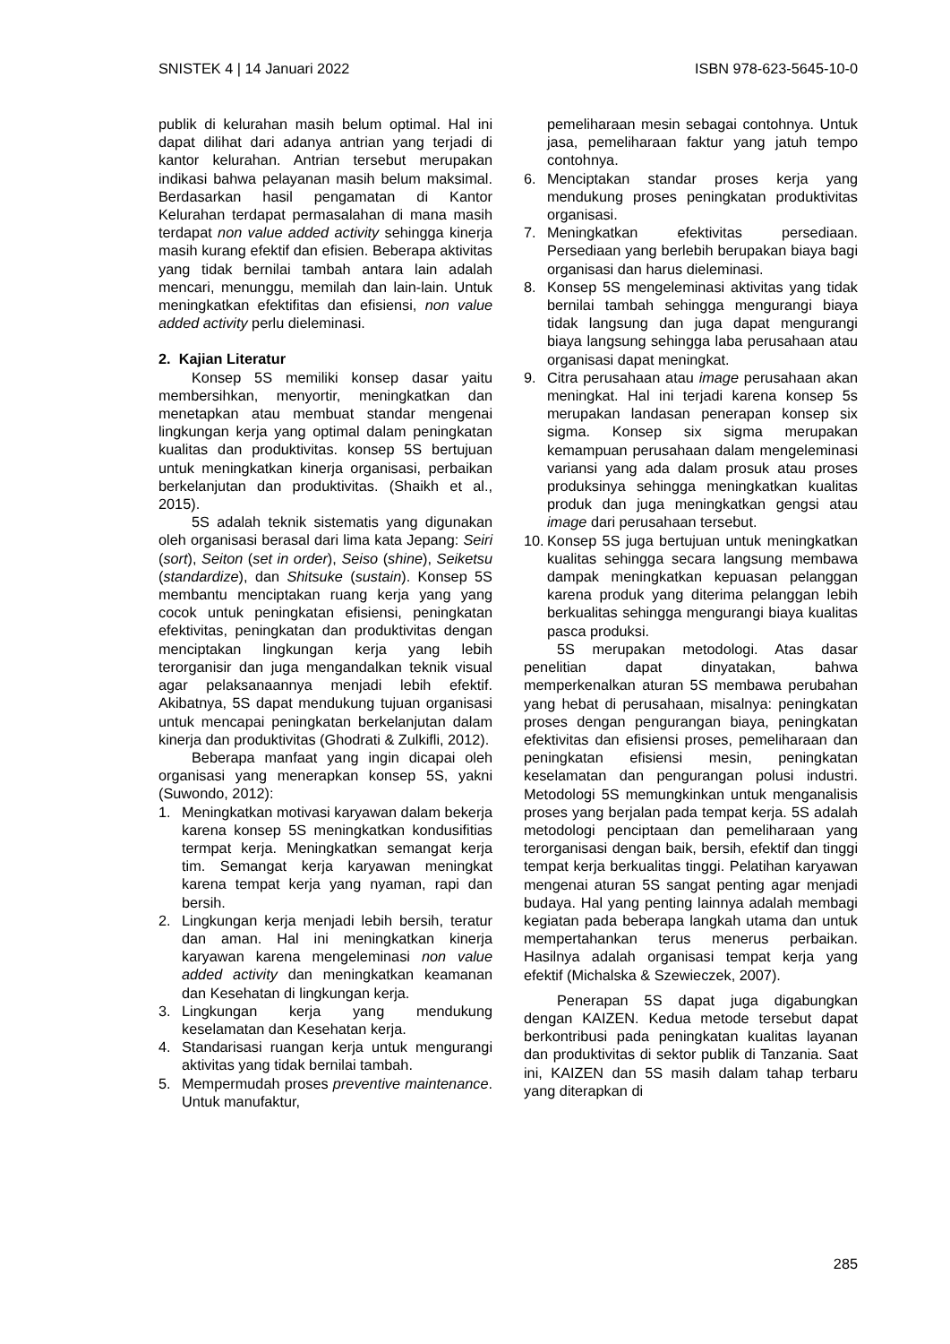SNISTEK 4 | 14 Januari 2022 ISBN 978-623-5645-10-0
publik di kelurahan masih belum optimal. Hal ini dapat dilihat dari adanya antrian yang terjadi di kantor kelurahan. Antrian tersebut merupakan indikasi bahwa pelayanan masih belum maksimal. Berdasarkan hasil pengamatan di Kantor Kelurahan terdapat permasalahan di mana masih terdapat non value added activity sehingga kinerja masih kurang efektif dan efisien. Beberapa aktivitas yang tidak bernilai tambah antara lain adalah mencari, menunggu, memilah dan lain-lain. Untuk meningkatkan efektifitas dan efisiensi, non value added activity perlu dieleminasi.
2. Kajian Literatur
Konsep 5S memiliki konsep dasar yaitu membersihkan, menyortir, meningkatkan dan menetapkan atau membuat standar mengenai lingkungan kerja yang optimal dalam peningkatan kualitas dan produktivitas. konsep 5S bertujuan untuk meningkatkan kinerja organisasi, perbaikan berkelanjutan dan produktivitas. (Shaikh et al., 2015).
5S adalah teknik sistematis yang digunakan oleh organisasi berasal dari lima kata Jepang: Seiri (sort), Seiton (set in order), Seiso (shine), Seiketsu (standardize), dan Shitsuke (sustain). Konsep 5S membantu menciptakan ruang kerja yang yang cocok untuk peningkatan efisiensi, peningkatan efektivitas, peningkatan dan produktivitas dengan menciptakan lingkungan kerja yang lebih terorganisir dan juga mengandalkan teknik visual agar pelaksanaannya menjadi lebih efektif. Akibatnya, 5S dapat mendukung tujuan organisasi untuk mencapai peningkatan berkelanjutan dalam kinerja dan produktivitas (Ghodrati & Zulkifli, 2012).
Beberapa manfaat yang ingin dicapai oleh organisasi yang menerapkan konsep 5S, yakni (Suwondo, 2012):
1. Meningkatkan motivasi karyawan dalam bekerja karena konsep 5S meningkatkan kondusifitias termpat kerja. Meningkatkan semangat kerja tim. Semangat kerja karyawan meningkat karena tempat kerja yang nyaman, rapi dan bersih.
2. Lingkungan kerja menjadi lebih bersih, teratur dan aman. Hal ini meningkatkan kinerja karyawan karena mengeleminasi non value added activity dan meningkatkan keamanan dan Kesehatan di lingkungan kerja.
3. Lingkungan kerja yang mendukung keselamatan dan Kesehatan kerja.
4. Standarisasi ruangan kerja untuk mengurangi aktivitas yang tidak bernilai tambah.
5. Mempermudah proses preventive maintenance. Untuk manufaktur,
pemeliharaan mesin sebagai contohnya. Untuk jasa, pemeliharaan faktur yang jatuh tempo contohnya.
6. Menciptakan standar proses kerja yang mendukung proses peningkatan produktivitas organisasi.
7. Meningkatkan efektivitas persediaan. Persediaan yang berlebih berupakan biaya bagi organisasi dan harus dieleminasi.
8. Konsep 5S mengeleminasi aktivitas yang tidak bernilai tambah sehingga mengurangi biaya tidak langsung dan juga dapat mengurangi biaya langsung sehingga laba perusahaan atau organisasi dapat meningkat.
9. Citra perusahaan atau image perusahaan akan meningkat. Hal ini terjadi karena konsep 5s merupakan landasan penerapan konsep six sigma. Konsep six sigma merupakan kemampuan perusahaan dalam mengeleminasi variansi yang ada dalam prosuk atau proses produksinya sehingga meningkatkan kualitas produk dan juga meningkatkan gengsi atau image dari perusahaan tersebut.
10. Konsep 5S juga bertujuan untuk meningkatkan kualitas sehingga secara langsung membawa dampak meningkatkan kepuasan pelanggan karena produk yang diterima pelanggan lebih berkualitas sehingga mengurangi biaya kualitas pasca produksi.
5S merupakan metodologi. Atas dasar penelitian dapat dinyatakan, bahwa memperkenalkan aturan 5S membawa perubahan yang hebat di perusahaan, misalnya: peningkatan proses dengan pengurangan biaya, peningkatan efektivitas dan efisiensi proses, pemeliharaan dan peningkatan efisiensi mesin, peningkatan keselamatan dan pengurangan polusi industri. Metodologi 5S memungkinkan untuk menganalisis proses yang berjalan pada tempat kerja. 5S adalah metodologi penciptaan dan pemeliharaan yang terorganisasi dengan baik, bersih, efektif dan tinggi tempat kerja berkualitas tinggi. Pelatihan karyawan mengenai aturan 5S sangat penting agar menjadi budaya. Hal yang penting lainnya adalah membagi kegiatan pada beberapa langkah utama dan untuk mempertahankan terus menerus perbaikan. Hasilnya adalah organisasi tempat kerja yang efektif (Michalska & Szewieczek, 2007).
Penerapan 5S dapat juga digabungkan dengan KAIZEN. Kedua metode tersebut dapat berkontribusi pada peningkatan kualitas layanan dan produktivitas di sektor publik di Tanzania. Saat ini, KAIZEN dan 5S masih dalam tahap terbaru yang diterapkan di
285